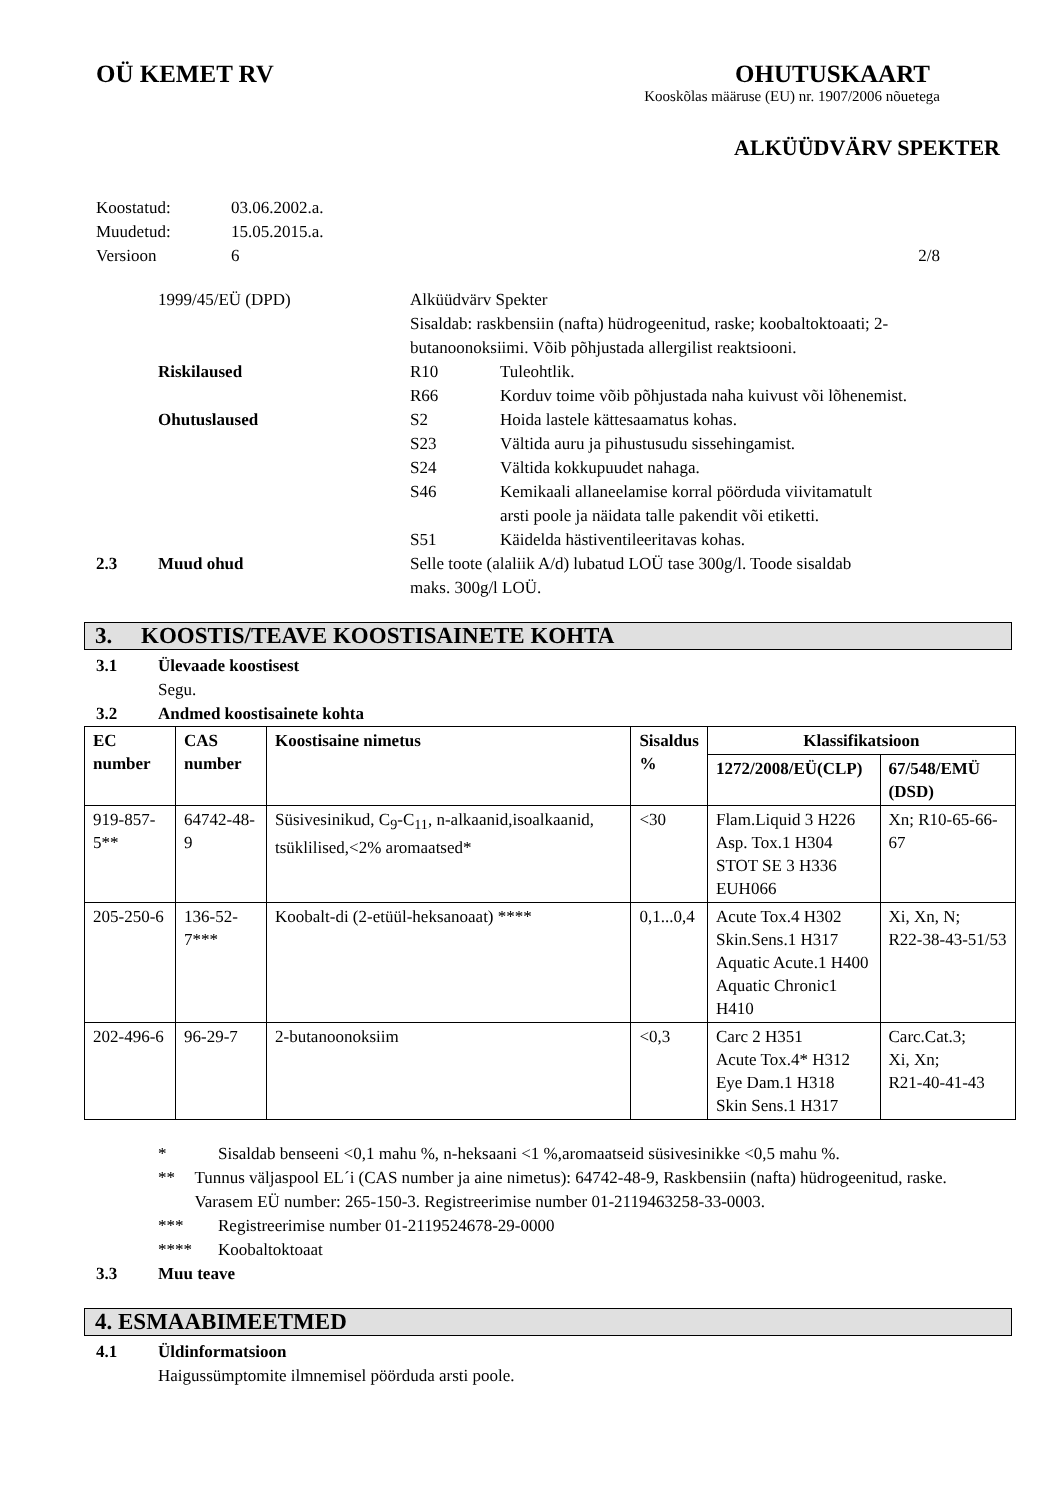OÜ KEMET RV OHUTUSKAART
Kooskõlas määruse (EU) nr. 1907/2006 nõuetega
ALKÜÜDVÄRV SPEKTER
Koostatud: 03.06.2002.a.
Muudetud: 15.05.2015.a.
Versioon 6 2/8
1999/45/EÜ (DPD) Alküüdvärv Spekter
Sisaldab: raskbensiin (nafta) hüdrogeenitud, raske; koobaltoktoaati; 2-butanoonoksiimi. Võib põhjustada allergilist reaktsiooni.
Riskilaused R10 Tuleohtlik.
R66 Korduv toime võib põhjustada naha kuivust või lõhenemist.
Ohutuslaused S2 Hoida lastele kättesaamatus kohas.
S23 Vältida auru ja pihustusudu sissehingamist.
S24 Vältida kokkupuudet nahaga.
S46 Kemikaali allaneelamise korral pöörduda viivitamatult
arsti poole ja näidata talle pakendit või etiketti.
S51 Käidelda hästiventileeritavas kohas.
2.3 Muud ohud Selle toote (alaliik A/d) lubatud LOÜ tase 300g/l. Toode sisaldab
maks. 300g/l LOÜ.
3. KOOSTIS/TEAVE KOOSTISAINETE KOHTA
3.1 Ülevaade koostisest
Segu.
3.2 Andmed koostisainete kohta
| EC number | CAS number | Koostisaine nimetus | Sisaldus % | Klassifikatsioon | |
| --- | --- | --- | --- | --- | --- |
| | | | | 1272/2008/EÜ(CLP) | 67/548/EMÜ (DSD) |
| 919-857-5** | 64742-48-9 | Süsivesinikud, C<sub>9</sub>-C<sub>11</sub>, n-alkaanid,isoalkaanid, tsüklilised,<2% aromaatsed* | <30 | Flam.Liquid 3 H226 Asp. Tox.1 H304 STOT SE 3 H336 EUH066 | Xn; R10-65-66-67 |
| 205-250-6 | 136-52-7*** | Koobalt-di (2-etüül-heksanoaat) **** | 0,1...0,4 | Acute Tox.4 H302 Skin.Sens.1 H317 Aquatic Acute.1 H400 Aquatic Chronic1 H410 | Xi, Xn, N; R22-38-43-51/53 |
| 202-496-6 | 96-29-7 | 2-butanoonoksiim | <0,3 | Carc 2 H351 Acute Tox.4* H312 Eye Dam.1 H318 Skin Sens.1 H317 | Carc.Cat.3; Xi, Xn; R21-40-41-43 |
* Sisaldab benseeni <0,1 mahu %, n-heksaani <1 %,aromaatseid süsivesinikke <0,5 mahu %.
** Tunnus väljaspool EL´i (CAS number ja aine nimetus): 64742-48-9, Raskbensiin (nafta) hüdrogeenitud, raske. Varasem EÜ number: 265-150-3. Registreerimise number 01-2119463258-33-0003.
*** Registreerimise number 01-2119524678-29-0000
**** Koobaltoktoaat
3.3 Muu teave
4. ESMAABIMEETMED
4.1 Üldinformatsioon
Haigussümptomite ilmnemisel pöörduda arsti poole.